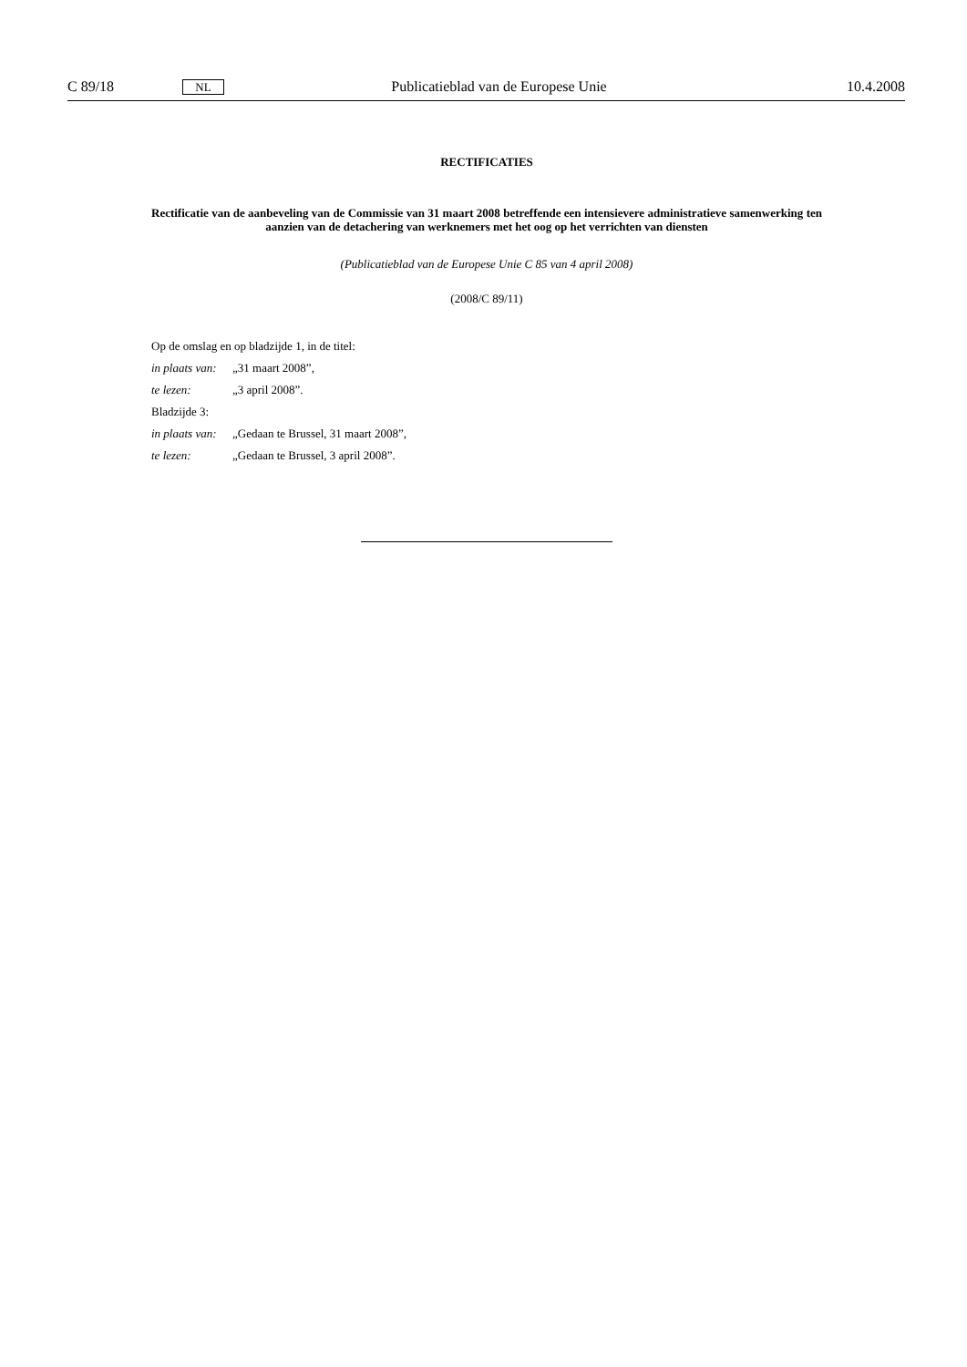C 89/18 NL Publicatieblad van de Europese Unie 10.4.2008
RECTIFICATIES
Rectificatie van de aanbeveling van de Commissie van 31 maart 2008 betreffende een intensievere administratieve samenwerking ten aanzien van de detachering van werknemers met het oog op het verrichten van diensten
(Publicatieblad van de Europese Unie C 85 van 4 april 2008)
(2008/C 89/11)
Op de omslag en op bladzijde 1, in de titel:
in plaats van: „31 maart 2008”,
te lezen: „3 april 2008”.
Bladzijde 3:
in plaats van: „Gedaan te Brussel, 31 maart 2008”,
te lezen: „Gedaan te Brussel, 3 april 2008”.